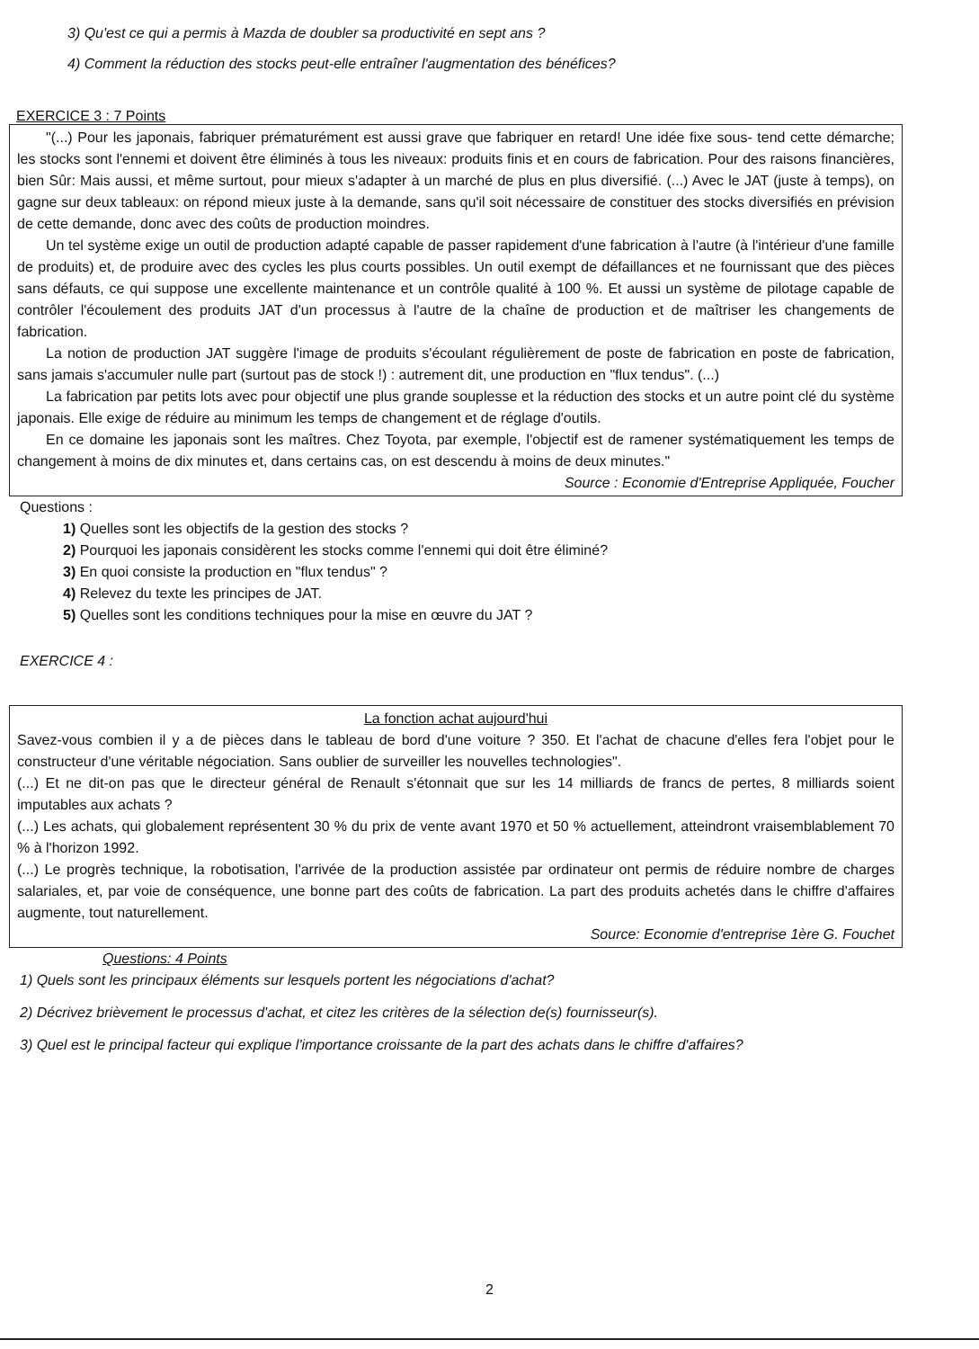3) Qu'est ce qui a permis à Mazda de doubler sa productivité en sept ans ?
4) Comment la réduction des stocks peut-elle entraîner l'augmentation des bénéfices?
EXERCICE 3 : 7 Points
"(...) Pour les japonais, fabriquer prématurément est aussi grave que fabriquer en retard! Une idée fixe sous- tend cette démarche; les stocks sont l'ennemi et doivent être éliminés à tous les niveaux: produits finis et en cours de fabrication. Pour des raisons financières, bien Sûr: Mais aussi, et même surtout, pour mieux s'adapter à un marché de plus en plus diversifié. (...) Avec le JAT (juste à temps), on gagne sur deux tableaux: on répond mieux juste à la demande, sans qu'il soit nécessaire de constituer des stocks diversifiés en prévision de cette demande, donc avec des coûts de production moindres.
Un tel système exige un outil de production adapté capable de passer rapidement d'une fabrication à l'autre (à l'intérieur d'une famille de produits) et, de produire avec des cycles les plus courts possibles. Un outil exempt de défaillances et ne fournissant que des pièces sans défauts, ce qui suppose une excellente maintenance et un contrôle qualité à 100 %. Et aussi un système de pilotage capable de contrôler l'écoulement des produits JAT d'un processus à l'autre de la chaîne de production et de maîtriser les changements de fabrication.
La notion de production JAT suggère l'image de produits s'écoulant régulièrement de poste de fabrication en poste de fabrication, sans jamais s'accumuler nulle part (surtout pas de stock !) : autrement dit, une production en "flux tendus". (...)
La fabrication par petits lots avec pour objectif une plus grande souplesse et la réduction des stocks et un autre point clé du système japonais. Elle exige de réduire au minimum les temps de changement et de réglage d'outils.
En ce domaine les japonais sont les maîtres. Chez Toyota, par exemple, l'objectif est de ramener systématiquement les temps de changement à moins de dix minutes et, dans certains cas, on est descendu à moins de deux minutes."
Source : Economie d'Entreprise Appliquée, Foucher
Questions :
1) Quelles sont les objectifs de la gestion des stocks ?
2) Pourquoi les japonais considèrent les stocks comme l'ennemi qui doit être éliminé?
3) En quoi consiste la production en "flux tendus" ?
4) Relevez du texte les principes de JAT.
5) Quelles sont les conditions techniques pour la mise en œuvre du JAT ?
EXERCICE 4 :
La fonction achat aujourd'hui
Savez-vous combien il y a de pièces dans le tableau de bord d'une voiture ? 350. Et l'achat de chacune d'elles fera l'objet pour le constructeur d'une véritable négociation. Sans oublier de surveiller les nouvelles technologies".
(...) Et ne dit-on pas que le directeur général de Renault s'étonnait que sur les 14 milliards de francs de pertes, 8 milliards soient imputables aux achats ?
(...) Les achats, qui globalement représentent 30 % du prix de vente avant 1970 et 50 % actuellement, atteindront vraisemblablement 70 % à l'horizon 1992.
(...) Le progrès technique, la robotisation, l'arrivée de la production assistée par ordinateur ont permis de réduire nombre de charges salariales, et, par voie de conséquence, une bonne part des coûts de fabrication. La part des produits achetés dans le chiffre d'affaires augmente, tout naturellement.
Source: Economie d'entreprise 1ère G. Fouchet
Questions: 4 Points
1) Quels sont les principaux éléments sur lesquels portent les négociations d'achat?
2) Décrivez brièvement le processus d'achat, et citez les critères de la sélection de(s) fournisseur(s).
3) Quel est le principal facteur qui explique l'importance croissante de la part des achats dans le chiffre d'affaires?
2